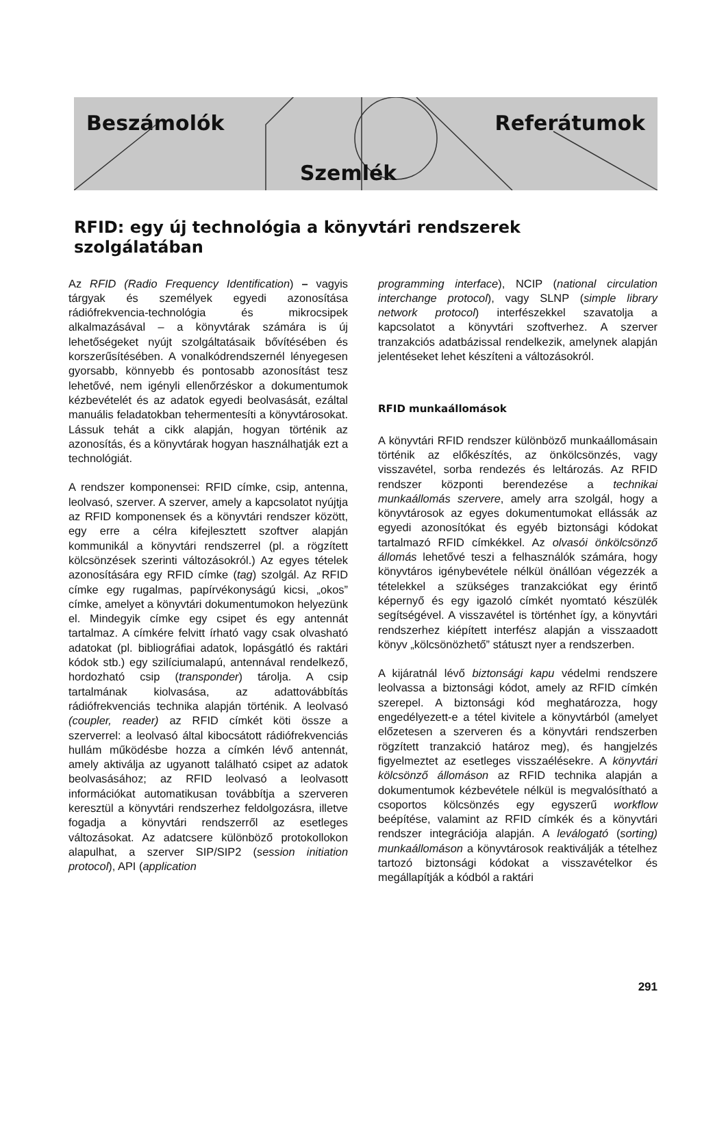Beszámolók
Szemlék
Referátumok
RFID: egy új technológia a könyvtári rendszerek szolgálatában
Az RFID (Radio Frequency Identification) – vagyis tárgyak és személyek egyedi azonosítása rádiófrekvencia-technológia és mikrocsipek alkalmazásával – a könyvtárak számára is új lehetőségeket nyújt szolgáltatásaik bővítésében és korszerűsítésében. A vonalkódrendszernél lényegesen gyorsabb, könnyebb és pontosabb azonosítást tesz lehetővé, nem igényli ellenőrzéskor a dokumentumok kézbevételét és az adatok egyedi beolvasását, ezáltal manuális feladatokban tehermentesíti a könyvtárosokat. Lássuk tehát a cikk alapján, hogyan történik az azonosítás, és a könyvtárak hogyan használhatják ezt a technológiát.
A rendszer komponensei: RFID címke, csip, antenna, leolvasó, szerver. A szerver, amely a kapcsolatot nyújtja az RFID komponensek és a könyvtári rendszer között, egy erre a célra kifejlesztett szoftver alapján kommunikál a könyvtári rendszerrel (pl. a rögzített kölcsönzések szerinti változásokról.) Az egyes tételek azonosítására egy RFID címke (tag) szolgál. Az RFID címke egy rugalmas, papírvékonyságú kicsi, „okos” címke, amelyet a könyvtári dokumentumokon helyezünk el. Mindegyik címke egy csipet és egy antennát tartalmaz. A címkére felvitt írható vagy csak olvasható adatokat (pl. bibliográfiai adatok, lopásgátló és raktári kódok stb.) egy szilíciumalapú, antennával rendelkező, hordozható csip (transponder) tárolja. A csip tartalmának kiolvasása, az adattovábbítás rádiófrekvenciás technika alapján történik. A leolvasó (coupler, reader) az RFID címkét köti össze a szerverrel: a leolvasó által kibocsátott rádiófrekvenciás hullám működésbe hozza a címkén lévő antennát, amely aktiválja az ugyanott található csipet az adatok beolvasásához; az RFID leolvasó a leolvasott információkat automatikusan továbbítja a szerveren keresztül a könyvtári rendszerhez feldolgozásra, illetve fogadja a könyvtári rendszerről az esetleges változásokat. Az adatcsere különböző protokollokon alapulhat, a szerver SIP/SIP2 (session initiation protocol), API (application
programming interface), NCIP (national circulation interchange protocol), vagy SLNP (simple library network protocol) interfészekkel szavatolja a kapcsolatot a könyvtári szoftverhez. A szerver tranzakciós adatbázissal rendelkezik, amelynek alapján jelentéseket lehet készíteni a változásokról.
RFID munkaállomások
A könyvtári RFID rendszer különböző munkaállomásain történik az előkészítés, az önkölcsönzés, vagy visszavétel, sorba rendezés és leltározás. Az RFID rendszer központi berendezése a technikai munkaállomás szervere, amely arra szolgál, hogy a könyvtárosok az egyes dokumentumokat ellássák az egyedi azonosítókat és egyéb biztonsági kódokat tartalmazó RFID címkékkel. Az olvasói önkölcsönző állomás lehetővé teszi a felhasználók számára, hogy könyvtáros igénybevétele nélkül önállóan végezzék a tételekkel a szükséges tranzakciókat egy érintő képernyő és egy igazoló címkét nyomtató készülék segítségével. A visszavétel is történhet így, a könyvtári rendszerhez kiépített interfész alapján a visszaadott könyv „kölcsönözhető” státuszt nyer a rendszerben.
A kijáratnál lévő biztonsági kapu védelmi rendszere leolvassa a biztonsági kódot, amely az RFID címkén szerepel. A biztonsági kód meghatározza, hogy engedélyezett-e a tétel kivitele a könyvtárból (amelyet előzetesen a szerveren és a könyvtári rendszerben rögzített tranzakció határoz meg), és hangjelzés figyelmeztet az esetleges visszaélésekre. A könyvtári kölcsönző állomáson az RFID technika alapján a dokumentumok kézbevétele nélkül is megvalósítható a csoportos kölcsönzés egy egyszerű workflow beépítése, valamint az RFID címkék és a könyvtári rendszer integrációja alapján. A leválogató (sorting) munkaállomáson a könyvtárosok reaktiválják a tételhez tartozó biztonsági kódokat a visszavételkor és megállapítják a kódból a raktári
291